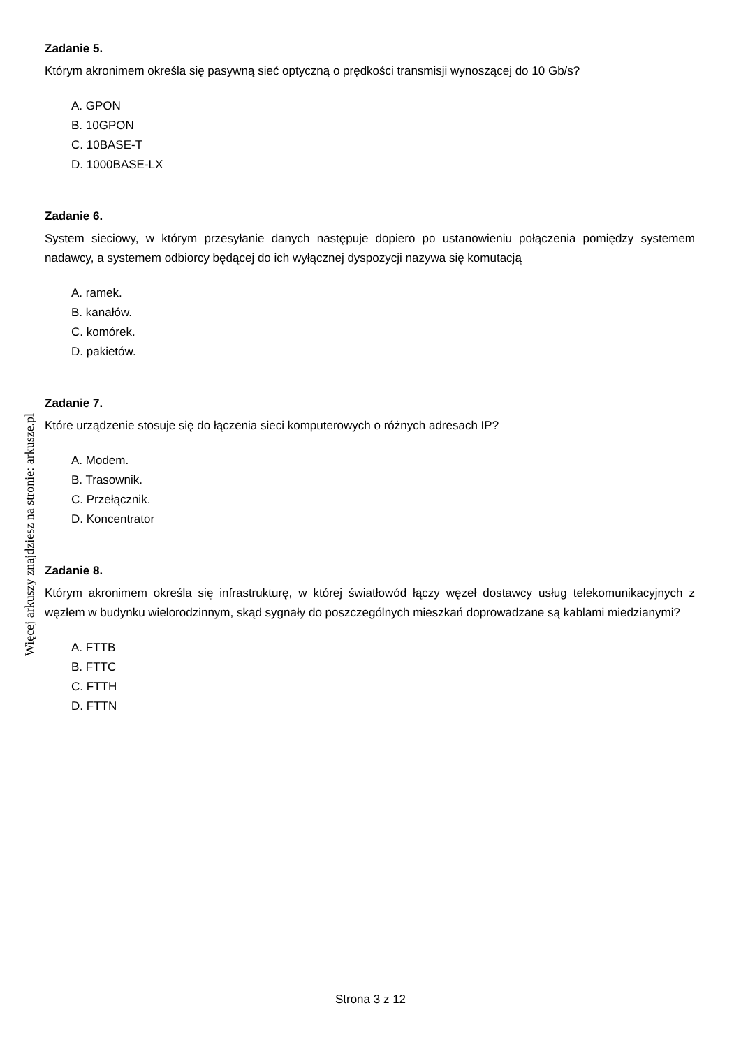Zadanie 5.
Którym akronimem określa się pasywną sieć optyczną o prędkości transmisji wynoszącej do 10 Gb/s?
A. GPON
B. 10GPON
C. 10BASE-T
D. 1000BASE-LX
Zadanie 6.
System sieciowy, w którym przesyłanie danych następuje dopiero po ustanowieniu połączenia pomiędzy systemem nadawcy, a systemem odbiorcy będącej do ich wyłącznej dyspozycji nazywa się komutacją
A. ramek.
B. kanałów.
C. komórek.
D. pakietów.
Zadanie 7.
Które urządzenie stosuje się do łączenia sieci komputerowych o różnych adresach IP?
A. Modem.
B. Trasownik.
C. Przełącznik.
D. Koncentrator
Zadanie 8.
Którym akronimem określa się infrastrukturę, w której światłowód łączy węzeł dostawcy usług telekomunikacyjnych z węzłem w budynku wielorodzinnym, skąd sygnały do poszczególnych mieszkań doprowadzane są kablami miedzianymi?
A. FTTB
B. FTTC
C. FTTH
D. FTTN
Więcej arkuszy znajdziesz na stronie: arkusze.pl
Strona 3 z 12